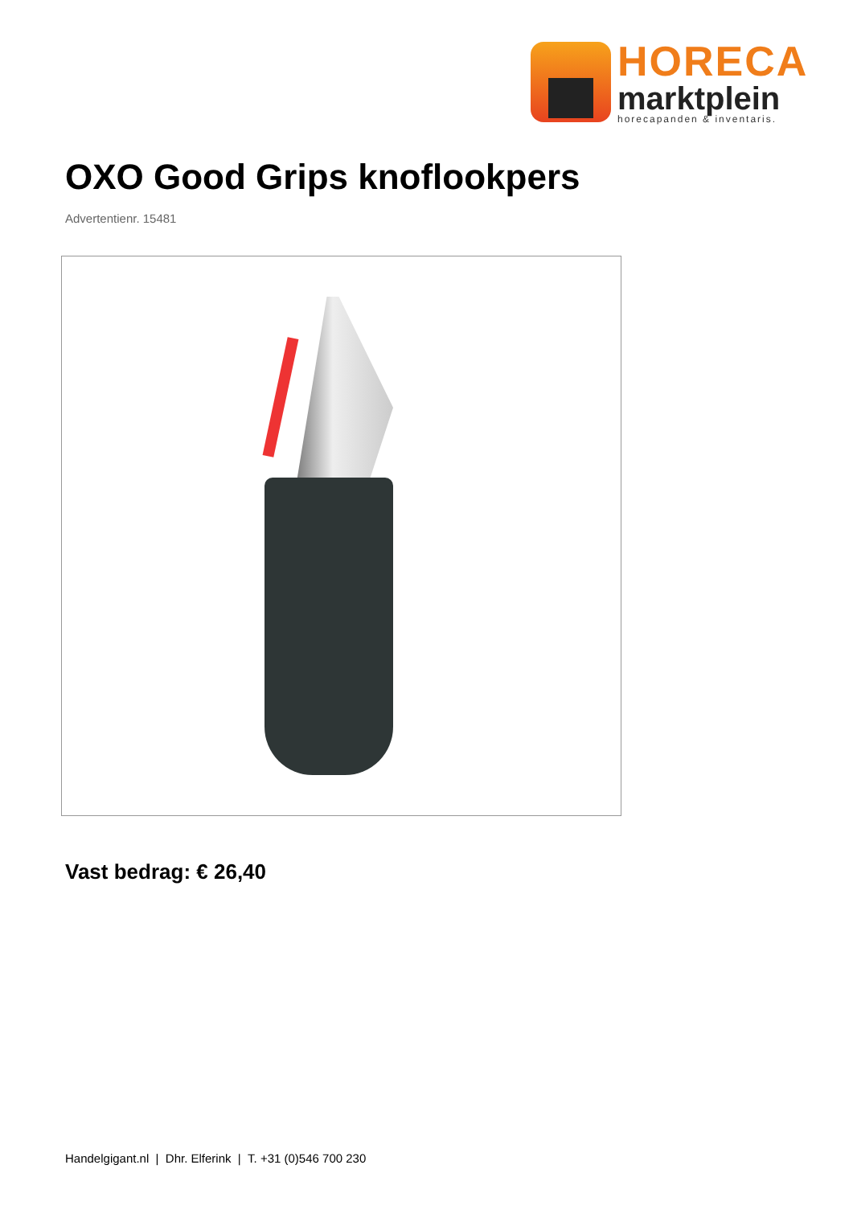HORECA
marktplein
horecapanden & inventaris.
OXO Good Grips knoflookpers
Advertentienr. 15481
Vast bedrag: € 26,40
Handelgigant.nl | Dhr. Elferink | T. +31 (0)546 700 230